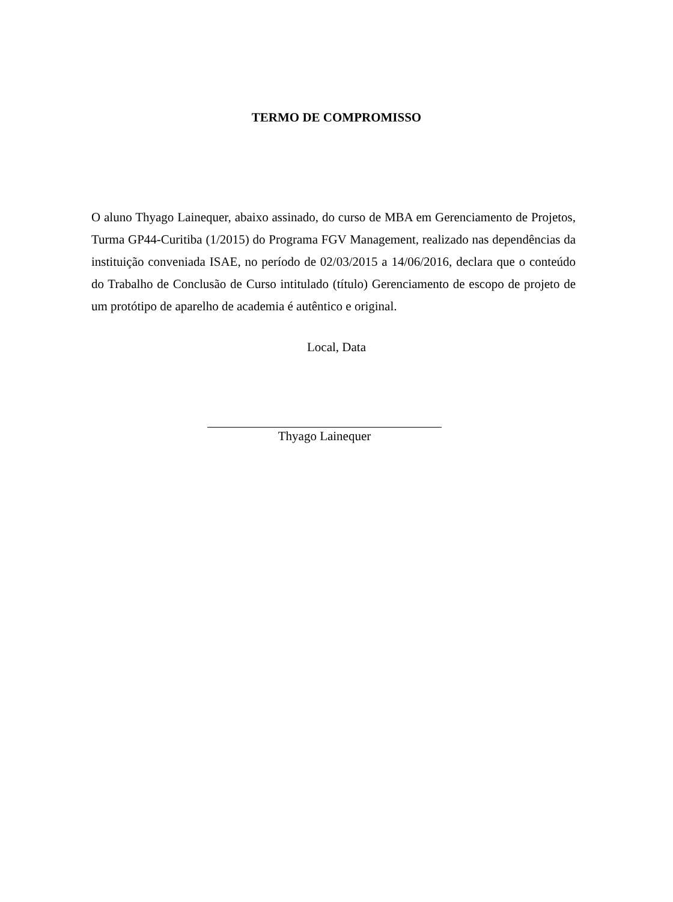TERMO DE COMPROMISSO
O aluno Thyago Lainequer, abaixo assinado, do curso de MBA em Gerenciamento de Projetos, Turma GP44-Curitiba (1/2015) do Programa FGV Management, realizado nas dependências da instituição conveniada ISAE, no período de 02/03/2015 a 14/06/2016, declara que o conteúdo do Trabalho de Conclusão de Curso intitulado (título) Gerenciamento de escopo de projeto de um protótipo de aparelho de academia é autêntico e original.
Local, Data
Thyago Lainequer